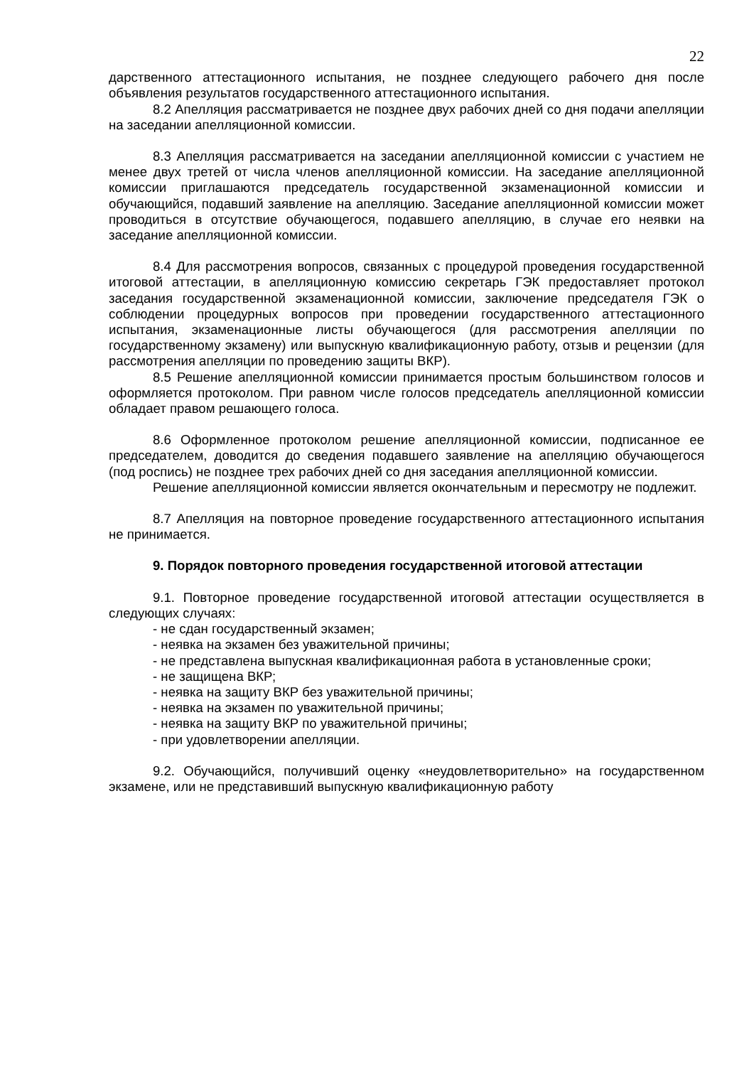22
дарственного аттестационного испытания, не позднее следующего рабочего дня после объявления результатов государственного аттестационного испытания.
8.2 Апелляция рассматривается не позднее двух рабочих дней со дня подачи апелляции на заседании апелляционной комиссии.
8.3 Апелляция рассматривается на заседании апелляционной комиссии с участием не менее двух третей от числа членов апелляционной комиссии. На заседание апелляционной комиссии приглашаются председатель государственной экзаменационной комиссии и обучающийся, подавший заявление на апелляцию. Заседание апелляционной комиссии может проводиться в отсутствие обучающегося, подавшего апелляцию, в случае его неявки на заседание апелляционной комиссии.
8.4 Для рассмотрения вопросов, связанных с процедурой проведения государственной итоговой аттестации, в апелляционную комиссию секретарь ГЭК предоставляет протокол заседания государственной экзаменационной комиссии, заключение председателя ГЭК о соблюдении процедурных вопросов при проведении государственного аттестационного испытания, экзаменационные листы обучающегося (для рассмотрения апелляции по государственному экзамену) или выпускную квалификационную работу, отзыв и рецензии (для рассмотрения апелляции по проведению защиты ВКР).
8.5 Решение апелляционной комиссии принимается простым большинством голосов и оформляется протоколом. При равном числе голосов председатель апелляционной комиссии обладает правом решающего голоса.
8.6 Оформленное протоколом решение апелляционной комиссии, подписанное ее председателем, доводится до сведения подавшего заявление на апелляцию обучающегося (под роспись) не позднее трех рабочих дней со дня заседания апелляционной комиссии.
Решение апелляционной комиссии является окончательным и пересмотру не подлежит.
8.7 Апелляция на повторное проведение государственного аттестационного испытания не принимается.
9. Порядок повторного проведения государственной итоговой аттестации
9.1. Повторное проведение государственной итоговой аттестации осуществляется в следующих случаях:
- не сдан государственный экзамен;
- неявка на экзамен без уважительной причины;
- не представлена выпускная квалификационная работа в установленные сроки;
- не защищена ВКР;
- неявка на защиту ВКР без уважительной причины;
- неявка на экзамен по уважительной причины;
- неявка на защиту ВКР по уважительной причины;
- при удовлетворении апелляции.
9.2. Обучающийся, получивший оценку «неудовлетворительно» на государственном экзамене, или не представивший выпускную квалификационную работу